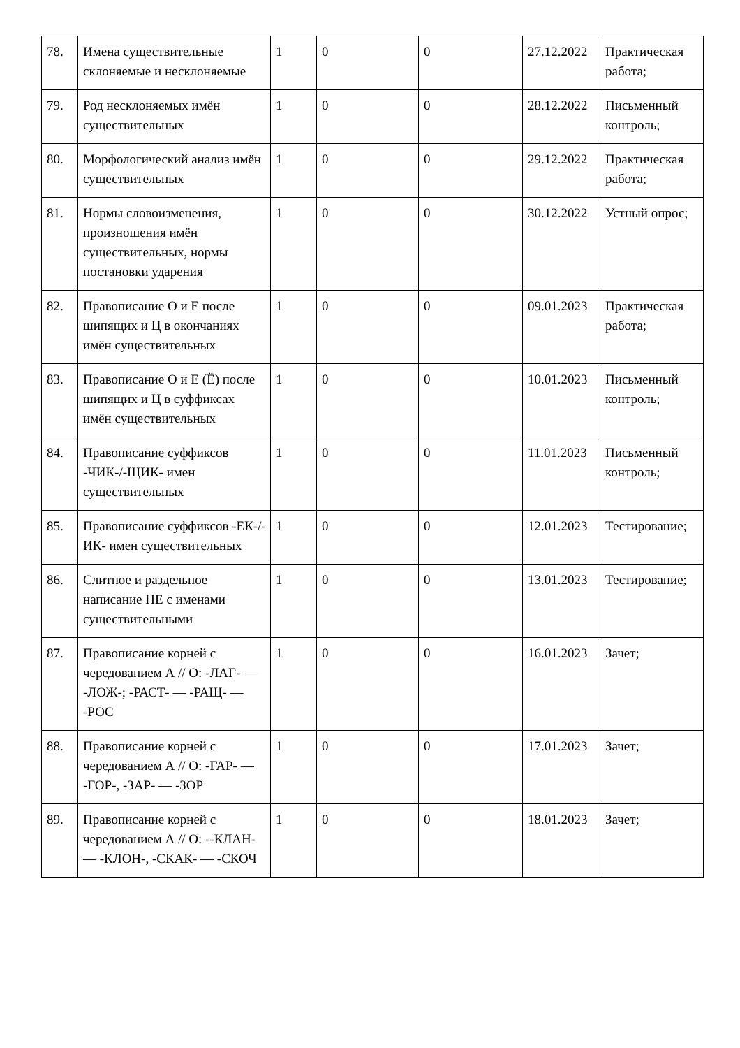| 78. | Имена существительные склоняемые и несклоняемые | 1 | 0 | 0 | 27.12.2022 | Практическая работа; |
| 79. | Род несклоняемых имён существительных | 1 | 0 | 0 | 28.12.2022 | Письменный контроль; |
| 80. | Морфологический анализ имён существительных | 1 | 0 | 0 | 29.12.2022 | Практическая работа; |
| 81. | Нормы словоизменения, произношения имён существительных, нормы постановки ударения | 1 | 0 | 0 | 30.12.2022 | Устный опрос; |
| 82. | Правописание О и Е после шипящих и Ц в окончаниях имён существительных | 1 | 0 | 0 | 09.01.2023 | Практическая работа; |
| 83. | Правописание О и Е (Ё) после шипящих и Ц в суффиксах имён существительных | 1 | 0 | 0 | 10.01.2023 | Письменный контроль; |
| 84. | Правописание суффиксов -ЧИК-/-ЩИК- имен существительных | 1 | 0 | 0 | 11.01.2023 | Письменный контроль; |
| 85. | Правописание суффиксов -ЕК-/-ИК- имен существительных | 1 | 0 | 0 | 12.01.2023 | Тестирование; |
| 86. | Слитное и раздельное написание НЕ с именами существительными | 1 | 0 | 0 | 13.01.2023 | Тестирование; |
| 87. | Правописание корней с чередованием А // О: -ЛАГ- — -ЛОЖ-; -РАСТ- — -РАЩ- — -РОС | 1 | 0 | 0 | 16.01.2023 | Зачет; |
| 88. | Правописание корней с чередованием А // О: -ГАР- — -ГОР-, -ЗАР- — -ЗОР | 1 | 0 | 0 | 17.01.2023 | Зачет; |
| 89. | Правописание корней с чередованием А // О: --КЛАН- — -КЛОН-, -СКАК- — -СКОЧ | 1 | 0 | 0 | 18.01.2023 | Зачет; |